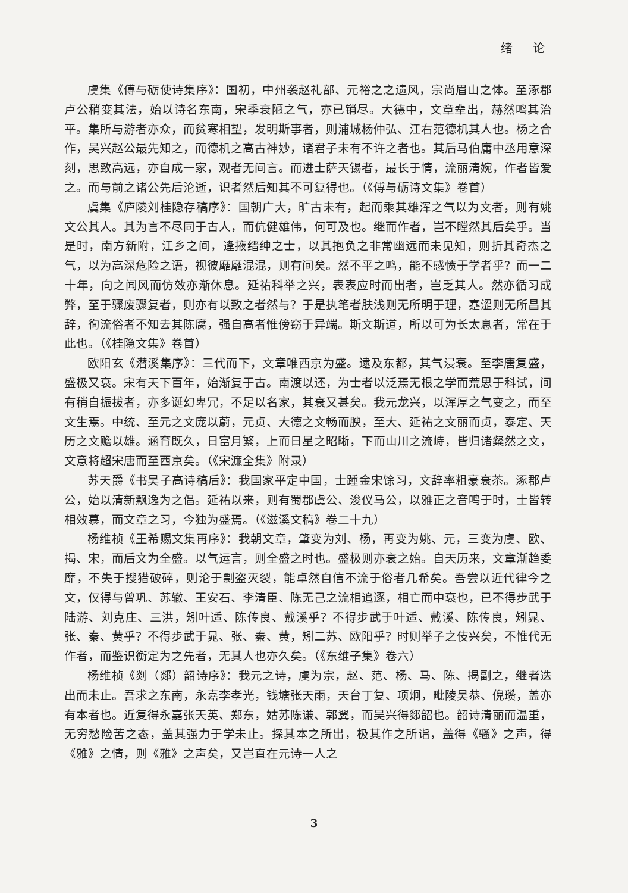绪 论
虞集《傅与砺使诗集序》：国初，中州袭赵礼部、元裕之之遗风，宗尚眉山之体。至涿郡卢公稍变其法，始以诗名东南，宋季衰陋之气，亦已销尽。大德中，文章辈出，赫然鸣其治平。集所与游者亦众，而贫寒相望，发明斯事者，则浦城杨仲弘、江右范德机其人也。杨之合作，吴兴赵公最先知之，而德机之高古神妙，诸君子未有不许之者也。其后马伯庸中丞用意深刻，思致高远，亦自成一家，观者无间言。而进士萨天锡者，最长于情，流丽清婉，作者皆爱之。而与前之诸公先后沦逝，识者然后知其不可复得也。（《傅与砺诗文集》卷首）
虞集《庐陵刘桂隐存稿序》：国朝广大，旷古未有，起而乘其雄浑之气以为文者，则有姚文公其人。其为言不尽同于古人，而伉健雄伟，何可及也。继而作者，岂不瞠然其后矣乎。当是时，南方新附，江乡之间，逢掖缙绅之士，以其抱负之非常幽远而未见知，则折其奇杰之气，以为高深危险之语，视彼靡靡混混，则有间矣。然不平之鸣，能不感愤于学者乎？而一二十年，向之闻风而仿效亦渐休息。延祐科举之兴，表表应时而出者，岂乏其人。然亦循习成弊，至于骤废骤复者，则亦有以致之者然与？于是执笔者肤浅则无所明于理，蹇涩则无所昌其辞，徇流俗者不知去其陈腐，强自高者惟傍窃于异端。斯文斯道，所以可为长太息者，常在于此也。（《桂隐文集》卷首）
欧阳玄《潜溪集序》：三代而下，文章唯西京为盛。逮及东都，其气浸衰。至李唐复盛，盛极又衰。宋有天下百年，始渐复于古。南渡以还，为士者以泛焉无根之学而荒思于科试，间有稍自振拔者，亦多诞幻卑冗，不足以名家，其衰又甚矣。我元龙兴，以浑厚之气变之，而至文生焉。中统、至元之文庞以蔚，元贞、大德之文畅而腴，至大、延祐之文丽而贞，泰定、天历之文赡以雄。涵育既久，日富月繁，上而日星之昭晰，下而山川之流峙，皆归诸粲然之文，文意将超宋唐而至西京矣。（《宋濂全集》附录）
苏天爵《书吴子高诗稿后》：我国家平定中国，士踵金宋馀习，文辞率粗豪衰苶。涿郡卢公，始以清新飘逸为之倡。延祐以来，则有蜀郡虞公、浚仪马公，以雅正之音鸣于时，士皆转相效慕，而文章之习，今独为盛焉。（《滋溪文稿》卷二十九）
杨维桢《王希赐文集再序》：我朝文章，肇变为刘、杨，再变为姚、元，三变为虞、欧、揭、宋，而后文为全盛。以气运言，则全盛之时也。盛极则亦衰之始。自天历来，文章渐趋委靡，不失于搜猎破碎，则沦于剽盗灭裂，能卓然自信不流于俗者几希矣。吾尝以近代律今之文，仅得与曾巩、苏辙、王安石、李清臣、陈无己之流相追逐，相亡而中衰也，已不得步武于陆游、刘克庄、三洪，矧叶适、陈传良、戴溪乎？不得步武于叶适、戴溪、陈传良，矧晁、张、秦、黄乎？不得步武于晁、张、秦、黄，矧二苏、欧阳乎？时则举子之伎兴矣，不惟代无作者，而鉴识衡定为之先者，无其人也亦久矣。（《东维子集》卷六）
杨维桢《剡（郯）韶诗序》：我元之诗，虞为宗，赵、范、杨、马、陈、揭副之，继者迭出而未止。吾求之东南，永嘉李孝光，钱塘张天雨，天台丁复、项炯，毗陵吴恭、倪瓒，盖亦有本者也。近复得永嘉张天英、郑东，姑苏陈谦、郭翼，而吴兴得郯韶也。韶诗清丽而温重，无穷愁险苦之态，盖其强力于学未止。探其本之所出，极其作之所诣，盖得《骚》之声，得《雅》之情，则《雅》之声矣，又岂直在元诗一人之
3